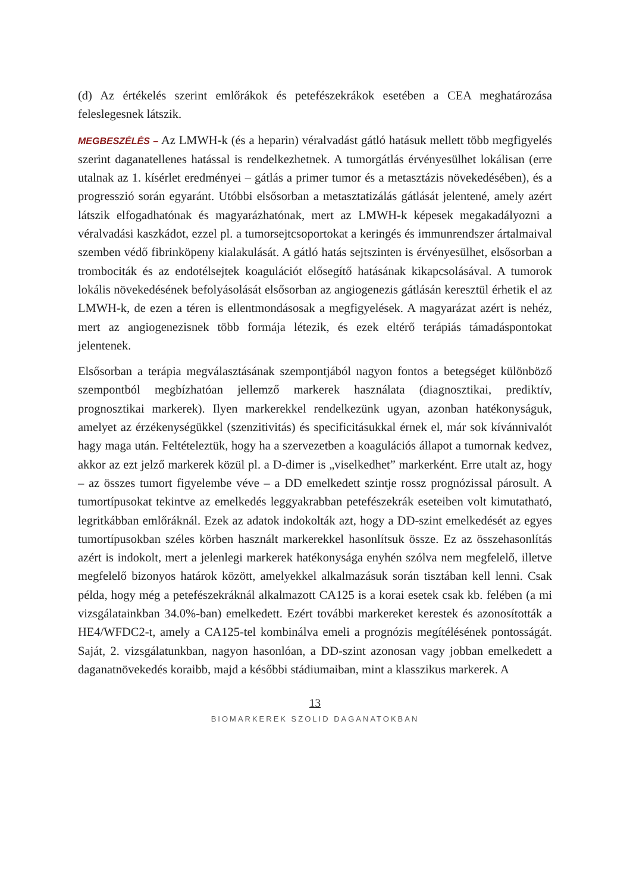(d) Az értékelés szerint emlőrákok és petefészekrákok esetében a CEA meghatározása feleslegesnek látszik.
MEGBESZÉLÉS – Az LMWH-k (és a heparin) véralvadást gátló hatásuk mellett több megfigyelés szerint daganatellenes hatással is rendelkezhetnek. A tumorgátlás érvényesülhet lokálisan (erre utalnak az 1. kísérlet eredményei – gátlás a primer tumor és a metasztázis növekedésében), és a progresszió során egyaránt. Utóbbi elsősorban a metasztatizálás gátlását jelentené, amely azért látszik elfogadhatónak és magyarázhatónak, mert az LMWH-k képesek megakadályozni a véralvadási kaszkádot, ezzel pl. a tumorsejtcsoportokat a keringés és immunrendszer ártalmaival szemben védő fibrinköpeny kialakulását. A gátló hatás sejtszinten is érvényesülhet, elsősorban a trombociták és az endotélsejtek koagulációt elősegítő hatásának kikapcsolásával. A tumorok lokális növekedésének befolyásolását elsősorban az angiogenezis gátlásán keresztül érhetik el az LMWH-k, de ezen a téren is ellentmondásosak a megfigyelések. A magyarázat azért is nehéz, mert az angiogenezisnek több formája létezik, és ezek eltérő terápiás támadáspontokat jelentenek.
Elsősorban a terápia megválasztásának szempontjából nagyon fontos a betegséget különböző szempontból megbízhatóan jellemző markerek használata (diagnosztikai, prediktív, prognosztikai markerek). Ilyen markerekkel rendelkezünk ugyan, azonban hatékonyságuk, amelyet az érzékenységükkel (szenzitivitás) és specificitásukkal érnek el, már sok kívánnivalót hagy maga után. Feltételeztük, hogy ha a szervezetben a koagulációs állapot a tumornak kedvez, akkor az ezt jelző markerek közül pl. a D-dimer is „viselkedhet” markerként. Erre utalt az, hogy – az összes tumort figyelembe véve – a DD emelkedett szintje rossz prognózissal párosult. A tumortípusokat tekintve az emelkedés leggyakrabban petefészekrák eseteiben volt kimutatható, legritkábban emlőráknál. Ezek az adatok indokolták azt, hogy a DD-szint emelkedését az egyes tumortípusokban széles körben használt markerekkel hasonlítsuk össze. Ez az összehasonlítás azért is indokolt, mert a jelenlegi markerek hatékonysága enyhén szólva nem megfelelő, illetve megfelelő bizonyos határok között, amelyekkel alkalmazásuk során tisztában kell lenni. Csak példa, hogy még a petefészekráknál alkalmazott CA125 is a korai esetek csak kb. felében (a mi vizsgálatainkban 34.0%-ban) emelkedett. Ezért további markereket kerestek és azonosították a HE4/WFDC2-t, amely a CA125-tel kombinálva emeli a prognózis megítélésének pontosságát. Saját, 2. vizsgálatunkban, nagyon hasonlóan, a DD-szint azonosan vagy jobban emelkedett a daganatnövekedés koraibb, majd a későbbi stádiumaiban, mint a klasszikus markerek. A
13
BIOMARKEREK SZOLID DAGANATOKBAN